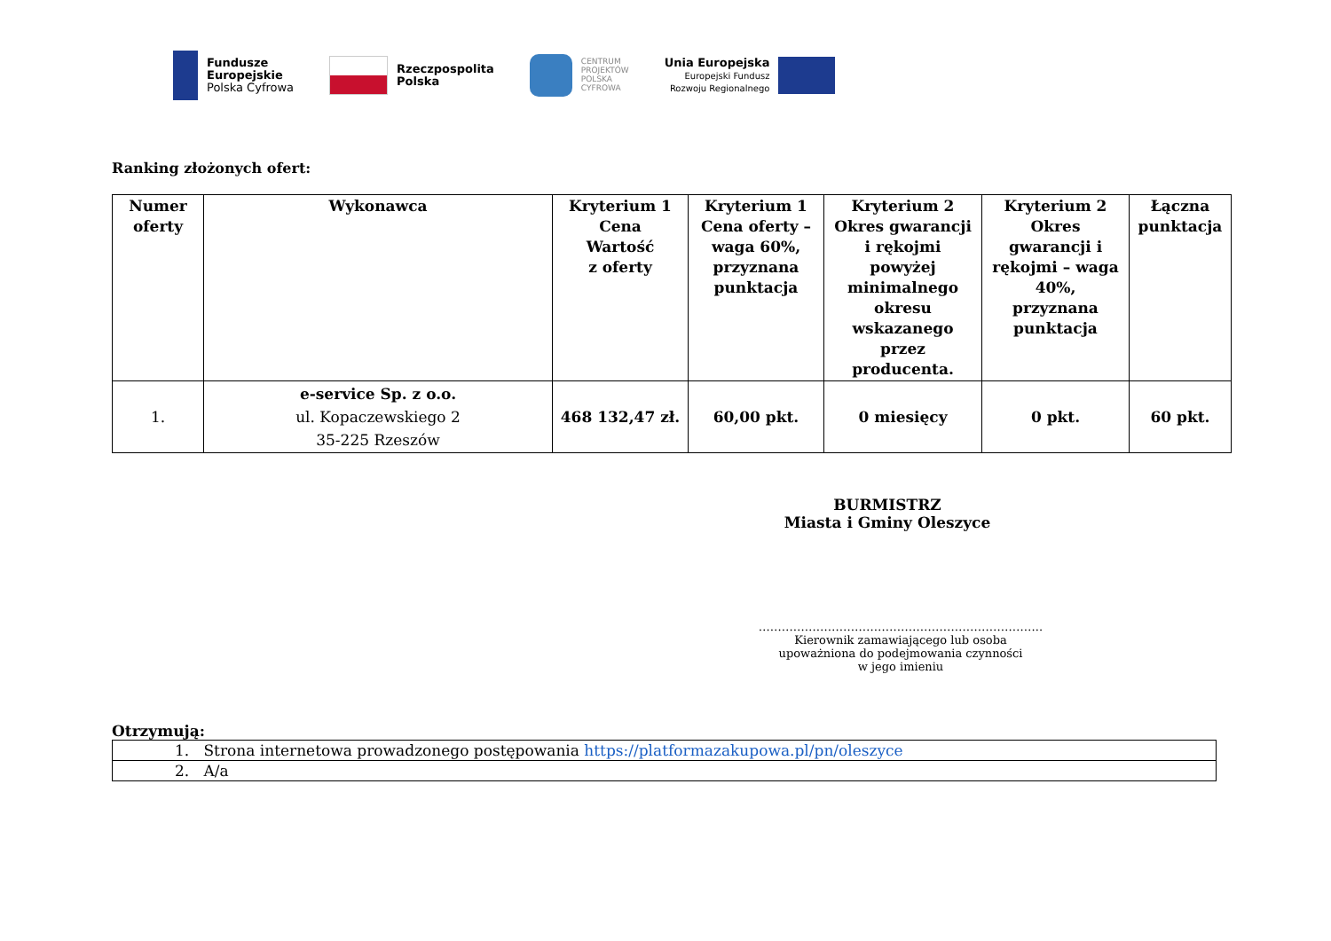Fundusze
Europejskie
Polska Cyfrowa
Rzeczpospolita
Polska
CENTRUM
PROJEKTÓW
POLSKA
CYFROWA
Unia Europejska
Europejski Fundusz
Rozwoju Regionalnego
Ranking złożonych ofert:
| Numer oferty | Wykonawca | Kryterium 1 Cena Wartość z oferty | Kryterium 1 Cena oferty – waga 60%, przyznana punktacja | Kryterium 2 Okres gwarancji i rękojmi powyżej minimalnego okresu wskazanego przez producenta. | Kryterium 2 Okres gwarancji i rękojmi – waga 40%, przyznana punktacja | Łączna punktacja |
| --- | --- | --- | --- | --- | --- | --- |
| 1. | e-service Sp. z o.o. ul. Kopaczewskiego 2 35-225 Rzeszów | 468 132,47 zł. | 60,00 pkt. | 0 miesięcy | 0 pkt. | 60 pkt. |
BURMISTRZ
Miasta i Gminy Oleszyce
………………………………………………………………..
Kierownik zamawiającego lub osoba
upoważniona do podejmowania czynności
w jego imieniu
Otrzymują:
| 1. Strona internetowa prowadzonego postępowania https://platformazakupowa.pl/pn/oleszyce |
| 2. A/a |